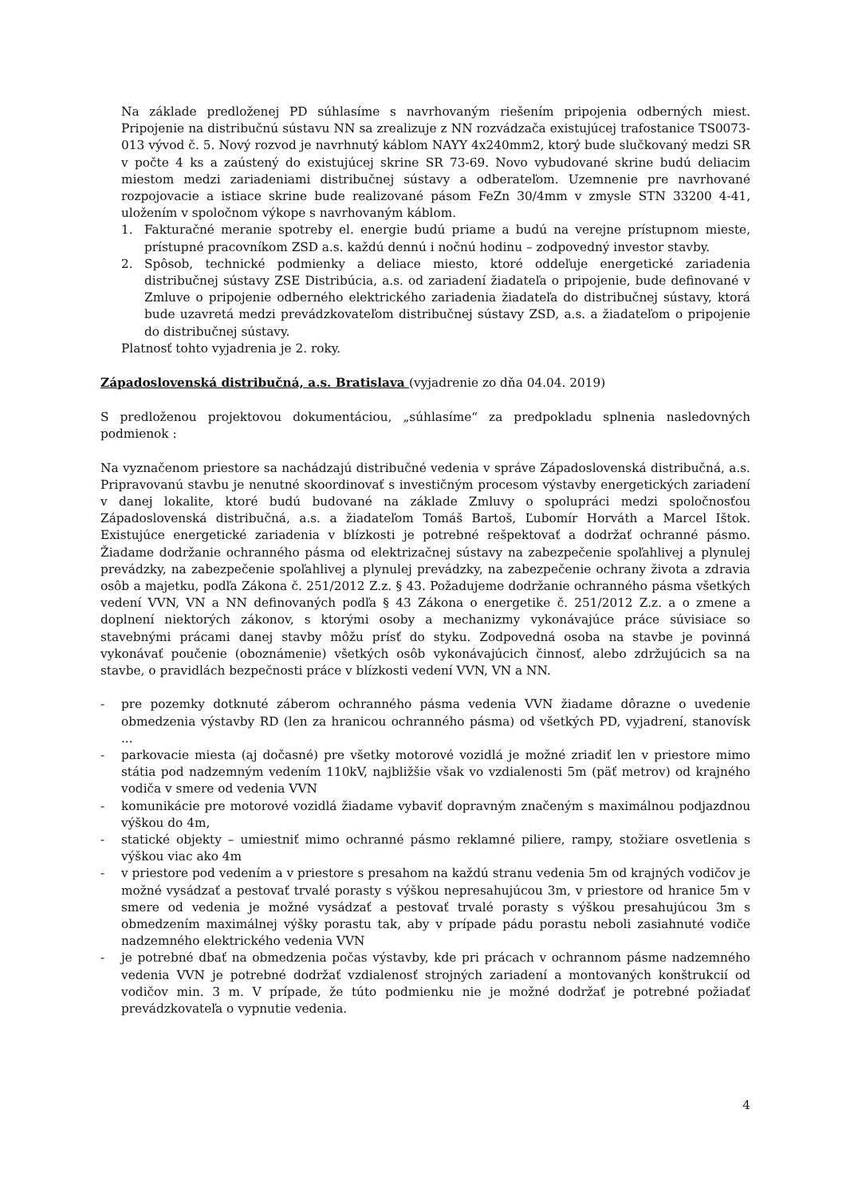Na základe predloženej PD súhlasíme s navrhovaným riešením pripojenia odberných miest. Pripojenie na distribučnú sústavu NN sa zrealizuje z NN rozvádzača existujúcej trafostanice TS0073-013 vývod č. 5. Nový rozvod je navrhnutý káblom NAYY 4x240mm2, ktorý bude slučkovaný medzi SR v počte 4 ks a zaústený do existujúcej skrine SR 73-69. Novo vybudované skrine budú deliacim miestom medzi zariadeniami distribučnej sústavy a odberateľom. Uzemnenie pre navrhované rozpojovacie a istiace skrine bude realizované pásom FeZn 30/4mm v zmysle STN 33200 4-41, uložením v spoločnom výkope s navrhovaným káblom.
1. Fakturačné meranie spotreby el. energie budú priame a budú na verejne prístupnom mieste, prístupné pracovníkom ZSD a.s. každú dennú i nočnú hodinu – zodpovedný investor stavby.
2. Spôsob, technické podmienky a deliace miesto, ktoré oddeľuje energetické zariadenia distribučnej sústavy ZSE Distribúcia, a.s. od zariadení žiadateľa o pripojenie, bude definované v Zmluve o pripojenie odberného elektrického zariadenia žiadateľa do distribučnej sústavy, ktorá bude uzavretá medzi prevádzkovateľom distribučnej sústavy ZSD, a.s. a žiadateľom o pripojenie do distribučnej sústavy.
Platnosť tohto vyjadrenia je 2. roky.
Západoslovenská distribučná, a.s. Bratislava (vyjadrenie zo dňa 04.04. 2019)
S predloženou projektovou dokumentáciou, „súhlasíme“ za predpokladu splnenia nasledovných podmienok :
Na vyznačenom priestore sa nachádzajú distribučné vedenia v správe Západoslovenská distribučná, a.s. Pripravovanú stavbu je nenutné skoordinovať s investičným procesom výstavby energetických zariadení v danej lokalite, ktoré budú budované na základe Zmluvy o spolupráci medzi spoločnosťou Západoslovenská distribučná, a.s. a žiadateľom Tomáš Bartoš, Ľubomír Horváth a Marcel Ištok. Existujúce energetické zariadenia v blízkosti je potrebné rešpektovať a dodržať ochranné pásmo. Žiadame dodržanie ochranného pásma od elektrizačnej sústavy na zabezpečenie spoľahlivej a plynulej prevádzky, na zabezpečenie spoľahlivej a plynulej prevádzky, na zabezpečenie ochrany života a zdravia osôb a majetku, podľa Zákona č. 251/2012 Z.z. § 43. Požadujeme dodržanie ochranného pásma všetkých vedení VVN, VN a NN definovaných podľa § 43 Zákona o energetike č. 251/2012 Z.z. a o zmene a doplnení niektorých zákonov, s ktorými osoby a mechanizmy vykonávajúce práce súvisiace so stavebnými prácami danej stavby môžu prísť do styku. Zodpovedná osoba na stavbe je povinná vykonávať poučenie (oboznámenie) všetkých osôb vykonávajúcich činnosť, alebo zdržujúcich sa na stavbe, o pravidlách bezpečnosti práce v blízkosti vedení VVN, VN a NN.
- pre pozemky dotknuté záberom ochranného pásma vedenia VVN žiadame dôrazne o uvedenie obmedzenia výstavby RD (len za hranicou ochranného pásma) od všetkých PD, vyjadrení, stanovísk ...
- parkovacie miesta (aj dočasné) pre všetky motorové vozidlá je možné zriadiť len v priestore mimo státia pod nadzemným vedením 110kV, najbližšie však vo vzdialenosti 5m (päť metrov) od krajného vodiča v smere od vedenia VVN
- komunikácie pre motorové vozidlá žiadame vybaviť dopravným značeným s maximálnou podjazdnou výškou do 4m,
- statické objekty – umiestniť mimo ochranné pásmo reklamné piliere, rampy, stožiare osvetlenia s výškou viac ako 4m
- v priestore pod vedením a v priestore s presahom na každú stranu vedenia 5m od krajných vodičov je možné vysádzať a pestovať trvalé porasty s výškou nepresahujúcou 3m, v priestore od hranice 5m v smere od vedenia je možné vysádzať a pestovať trvalé porasty s výškou presahujúcou 3m s obmedzením maximálnej výšky porastu tak, aby v prípade pádu porastu neboli zasiahnuté vodiče nadzemného elektrického vedenia VVN
- je potrebné dbať na obmedzenia počas výstavby, kde pri prácach v ochrannom pásme nadzemného vedenia VVN je potrebné dodržať vzdialenosť strojných zariadení a montovaných konštrukcií od vodičov min. 3 m. V prípade, že túto podmienku nie je možné dodržať je potrebné požiadať prevádzkovateľa o vypnutie vedenia.
4